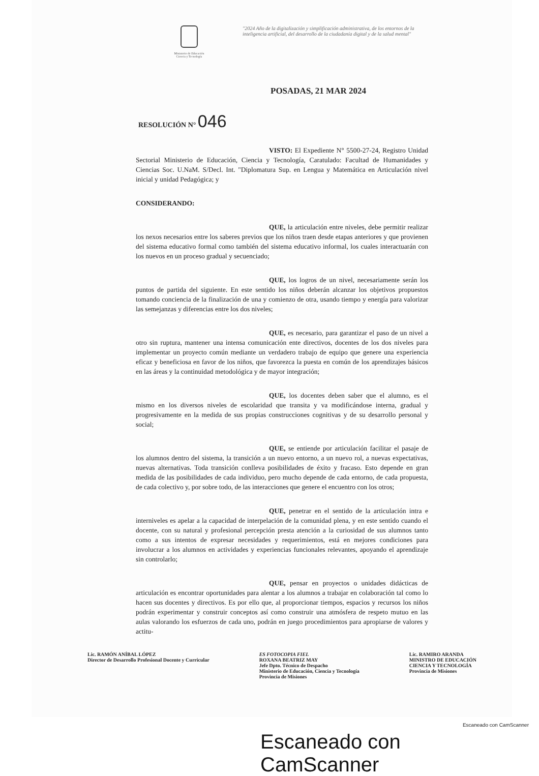Ministerio de Educación
Ciencia y Tecnología
"2024 Año de la digitalización y simplificación administrativa, de los entornos de la inteligencia artificial, del desarrollo de la ciudadanía digital y de la salud mental"
POSADAS, 21 MAR 2024
RESOLUCIÓN N° 046
VISTO: El Expediente N° 5500-27-24, Registro Unidad Sectorial Ministerio de Educación, Ciencia y Tecnología, Caratulado: Facultad de Humanidades y Ciencias Soc. U.NaM. S/Decl. Int. "Diplomatura Sup. en Lengua y Matemática en Articulación nivel inicial y unidad Pedagógica; y
CONSIDERANDO:
QUE, la articulación entre niveles, debe permitir realizar los nexos necesarios entre los saberes previos que los niños traen desde etapas anteriores y que provienen del sistema educativo formal como también del sistema educativo informal, los cuales interactuarán con los nuevos en un proceso gradual y secuenciado;
QUE, los logros de un nivel, necesariamente serán los puntos de partida del siguiente. En este sentido los niños deberán alcanzar los objetivos propuestos tomando conciencia de la finalización de una y comienzo de otra, usando tiempo y energía para valorizar las semejanzas y diferencias entre los dos niveles;
QUE, es necesario, para garantizar el paso de un nivel a otro sin ruptura, mantener una intensa comunicación ente directivos, docentes de los dos niveles para implementar un proyecto común mediante un verdadero trabajo de equipo que genere una experiencia eficaz y beneficiosa en favor de los niños, que favorezca la puesta en común de los aprendizajes básicos en las áreas y la continuidad metodológica y de mayor integración;
QUE, los docentes deben saber que el alumno, es el mismo en los diversos niveles de escolaridad que transita y va modificándose interna, gradual y progresivamente en la medida de sus propias construcciones cognitivas y de su desarrollo personal y social;
QUE, se entiende por articulación facilitar el pasaje de los alumnos dentro del sistema, la transición a un nuevo entorno, a un nuevo rol, a nuevas expectativas, nuevas alternativas. Toda transición conlleva posibilidades de éxito y fracaso. Esto depende en gran medida de las posibilidades de cada individuo, pero mucho depende de cada entorno, de cada propuesta, de cada colectivo y, por sobre todo, de las interacciones que genere el encuentro con los otros;
QUE, penetrar en el sentido de la articulación intra e interniveles es apelar a la capacidad de interpelación de la comunidad plena, y en este sentido cuando el docente, con su natural y profesional percepción presta atención a la curiosidad de sus alumnos tanto como a sus intentos de expresar necesidades y requerimientos, está en mejores condiciones para involucrar a los alumnos en actividades y experiencias funcionales relevantes, apoyando el aprendizaje sin controlarlo;
QUE, pensar en proyectos o unidades didácticas de articulación es encontrar oportunidades para alentar a los alumnos a trabajar en colaboración tal como lo hacen sus docentes y directivos. Es por ello que, al proporcionar tiempos, espacios y recursos los niños podrán experimentar y construir conceptos así como construir una atmósfera de respeto mutuo en las aulas valorando los esfuerzos de cada uno, podrán en juego procedimientos para apropiarse de valores y actitu-
Lic. RAMÓN ANÍBAL LÓPEZ
Director de Desarrollo Profesional Docente y Curricular
ES FOTOCOPIA FIEL
ROXANA BEATRIZ MAY
Jefe Dpto. Técnico de Despacho
Ministerio de Educación, Ciencia y Tecnología
Provincia de Misiones
Lic. RAMIRO ARANDA
MINISTRO DE EDUCACIÓN
CIENCIA Y TECNOLOGÍA
Provincia de Misiones
Escaneado con CamScanner
Escaneado con CamScanner